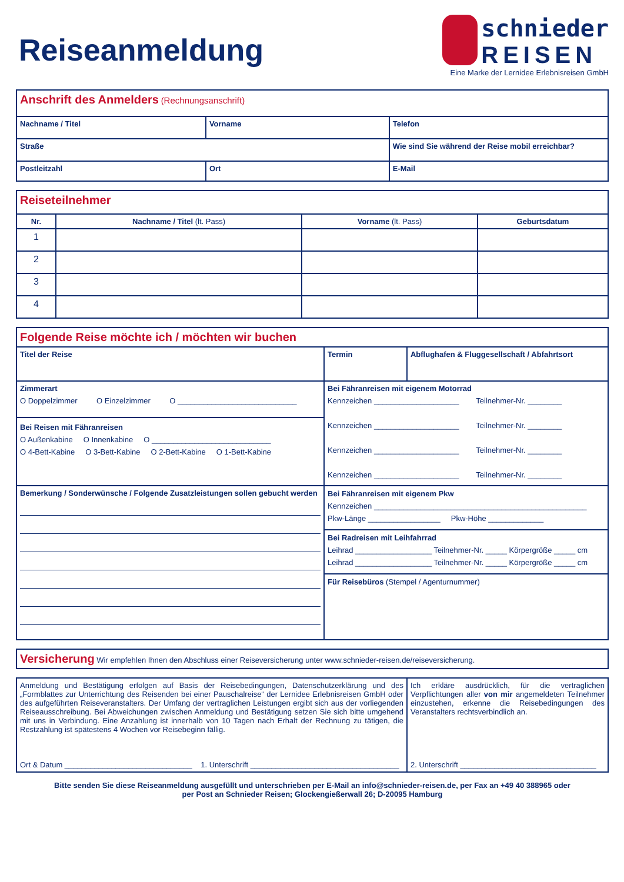Reiseanmeldung
schnieder
REISEN
Eine Marke der Lernidee Erlebnisreisen GmbH
| Anschrift des Anmelders (Rechnungsanschrift) | | |
| Nachname / Titel | Vorname | Telefon |
| Straße | | Wie sind Sie während der Reise mobil erreichbar? |
| Postleitzahl | Ort | E-Mail |
| Reiseteilnehmer | | | |
| Nr. | Nachname / Titel (lt. Pass) | Vorname (lt. Pass) | Geburtsdatum |
| 1 | | | |
| 2 | | | |
| 3 | | | |
| 4 | | | |
| Folgende Reise möchte ich / möchten wir buchen | | |
| Titel der Reise | Termin | Abflughafen & Fluggesellschaft / Abfahrtsort |
| Zimmerart O Doppelzimmer O Einzelzimmer O ____________________________ Bei Reisen mit Fähranreisen O Außenkabine O Innenkabine O ____________________________ O 4-Bett-Kabine O 3-Bett-Kabine O 2-Bett-Kabine O 1-Bett-Kabine | Bei Fähranreisen mit eigenem Motorrad Kennzeichen ____________________ Teilnehmer-Nr. ________ Kennzeichen ____________________ Teilnehmer-Nr. ________ Kennzeichen ____________________ Teilnehmer-Nr. ________ Kennzeichen ____________________ Teilnehmer-Nr. ________ | |
| Bemerkung / Sonderwünsche / Folgende Zusatzleistungen sollen gebucht werden | Bei Fähranreisen mit eigenem Pkw Kennzeichen __________________________________________________ Pkw-Länge _________________ Pkw-Höhe _____________ Bei Radreisen mit Leihfahrrad Leihrad __________________ Teilnehmer-Nr. _____ Körpergröße _____ cm Leihrad __________________ Teilnehmer-Nr. _____ Körpergröße _____ cm Für Reisebüros (Stempel / Agenturnummer) | |
| Versicherung Wir empfehlen Ihnen den Abschluss einer Reiseversicherung unter www.schnieder-reisen.de/reiseversicherung. |
| Anmeldung und Bestätigung erfolgen auf Basis der Reisebedingungen, Datenschutzerklärung und des „Formblattes zur Unterrichtung des Reisenden bei einer Pauschalreise“ der Lernidee Erlebnisreisen GmbH oder des aufgeführten Reiseveranstalters. Der Umfang der vertraglichen Leistungen ergibt sich aus der vorliegenden Reiseausschreibung. Bei Abweichungen zwischen Anmeldung und Bestätigung setzen Sie sich bitte umgehend mit uns in Verbindung. Eine Anzahlung ist innerhalb von 10 Tagen nach Erhalt der Rechnung zu tätigen, die Restzahlung ist spätestens 4 Wochen vor Reisebeginn fällig. Ort & Datum ______________________________ 1. Unterschrift ___________________________________ | Ich erkläre ausdrücklich, für die vertraglichen Verpflichtungen aller von mir angemeldeten Teilnehmer einzustehen, erkenne die Reisebedingungen des Veranstalters rechtsverbindlich an. 2. Unterschrift ________________________________ |
Bitte senden Sie diese Reiseanmeldung ausgefüllt und unterschrieben per E-Mail an info@schnieder-reisen.de, per Fax an +49 40 388965 oder
per Post an Schnieder Reisen; Glockengießerwall 26; D-20095 Hamburg